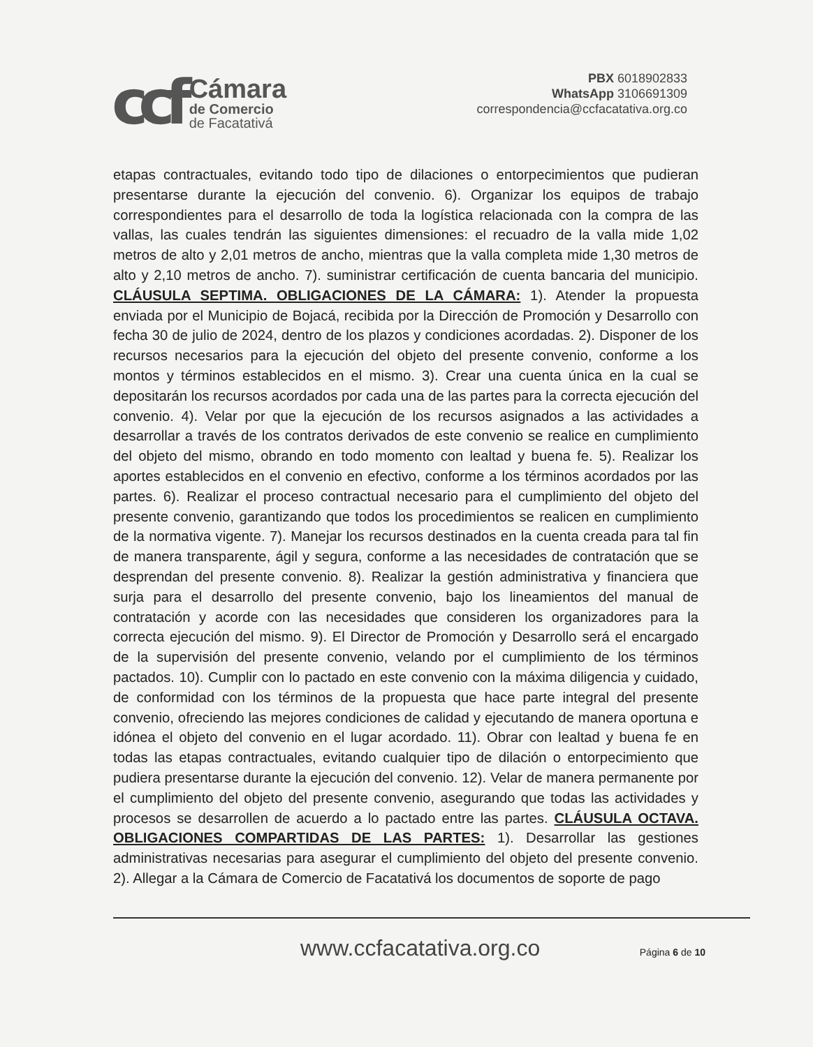ccf
Cámara
de Comercio
de Facatativá
PBX 6018902833
WhatsApp 3106691309
correspondencia@ccfacatativa.org.co
etapas contractuales, evitando todo tipo de dilaciones o entorpecimientos que pudieran presentarse durante la ejecución del convenio. 6). Organizar los equipos de trabajo correspondientes para el desarrollo de toda la logística relacionada con la compra de las vallas, las cuales tendrán las siguientes dimensiones: el recuadro de la valla mide 1,02 metros de alto y 2,01 metros de ancho, mientras que la valla completa mide 1,30 metros de alto y 2,10 metros de ancho. 7). suministrar certificación de cuenta bancaria del municipio. CLÁUSULA SEPTIMA. OBLIGACIONES DE LA CÁMARA: 1). Atender la propuesta enviada por el Municipio de Bojacá, recibida por la Dirección de Promoción y Desarrollo con fecha 30 de julio de 2024, dentro de los plazos y condiciones acordadas. 2). Disponer de los recursos necesarios para la ejecución del objeto del presente convenio, conforme a los montos y términos establecidos en el mismo. 3). Crear una cuenta única en la cual se depositarán los recursos acordados por cada una de las partes para la correcta ejecución del convenio. 4). Velar por que la ejecución de los recursos asignados a las actividades a desarrollar a través de los contratos derivados de este convenio se realice en cumplimiento del objeto del mismo, obrando en todo momento con lealtad y buena fe. 5). Realizar los aportes establecidos en el convenio en efectivo, conforme a los términos acordados por las partes. 6). Realizar el proceso contractual necesario para el cumplimiento del objeto del presente convenio, garantizando que todos los procedimientos se realicen en cumplimiento de la normativa vigente. 7). Manejar los recursos destinados en la cuenta creada para tal fin de manera transparente, ágil y segura, conforme a las necesidades de contratación que se desprendan del presente convenio. 8). Realizar la gestión administrativa y financiera que surja para el desarrollo del presente convenio, bajo los lineamientos del manual de contratación y acorde con las necesidades que consideren los organizadores para la correcta ejecución del mismo. 9). El Director de Promoción y Desarrollo será el encargado de la supervisión del presente convenio, velando por el cumplimiento de los términos pactados. 10). Cumplir con lo pactado en este convenio con la máxima diligencia y cuidado, de conformidad con los términos de la propuesta que hace parte integral del presente convenio, ofreciendo las mejores condiciones de calidad y ejecutando de manera oportuna e idónea el objeto del convenio en el lugar acordado. 11). Obrar con lealtad y buena fe en todas las etapas contractuales, evitando cualquier tipo de dilación o entorpecimiento que pudiera presentarse durante la ejecución del convenio. 12). Velar de manera permanente por el cumplimiento del objeto del presente convenio, asegurando que todas las actividades y procesos se desarrollen de acuerdo a lo pactado entre las partes. CLÁUSULA OCTAVA. OBLIGACIONES COMPARTIDAS DE LAS PARTES: 1). Desarrollar las gestiones administrativas necesarias para asegurar el cumplimiento del objeto del presente convenio. 2). Allegar a la Cámara de Comercio de Facatativá los documentos de soporte de pago
www.ccfacatativa.org.co Página 6 de 10